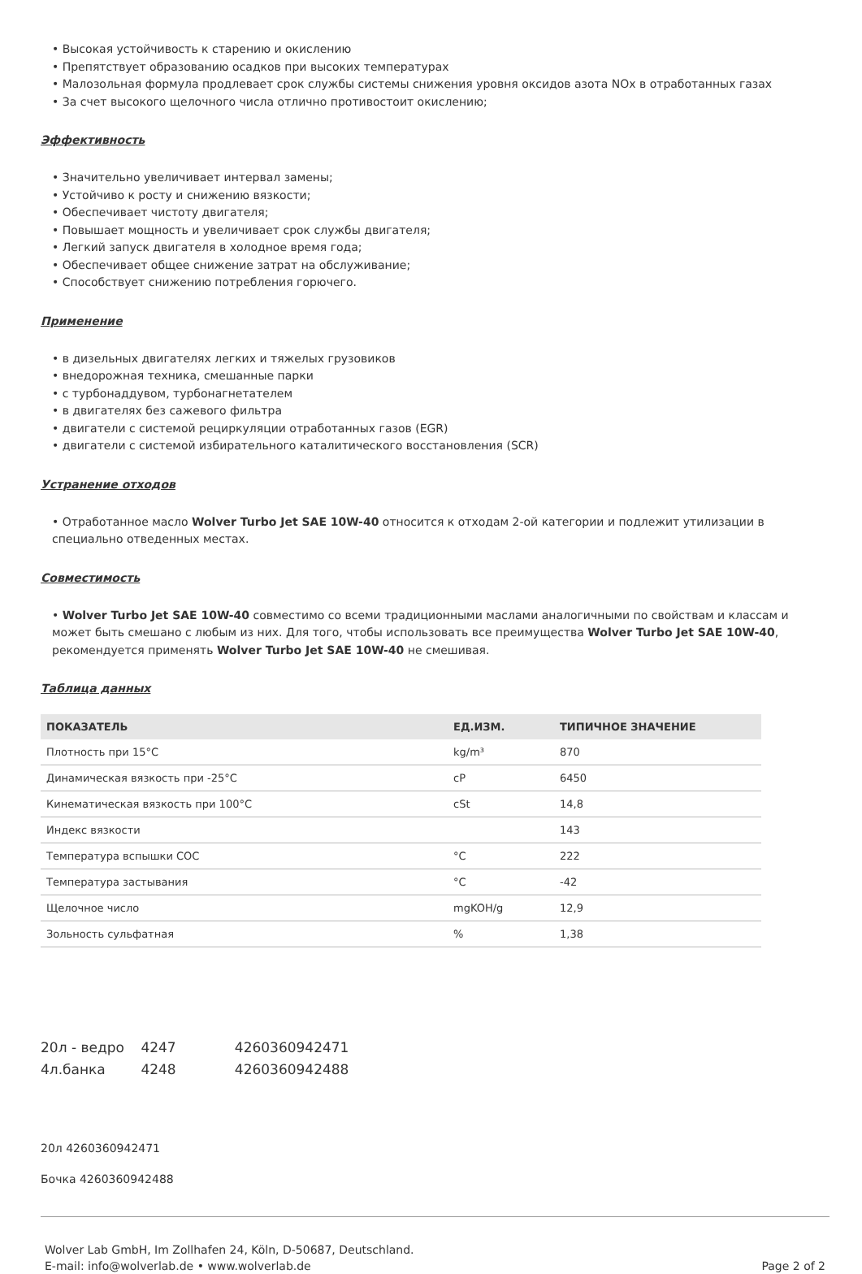• Высокая устойчивость к старению и окислению
• Препятствует образованию осадков при высоких температурах
• Малозольная формула продлевает срок службы системы снижения уровня оксидов азота NOx в отработанных газах
• За счет высокого щелочного числа отлично противостоит окислению;
Эффективность
• Значительно увеличивает интервал замены;
• Устойчиво к росту и снижению вязкости;
• Обеспечивает чистоту двигателя;
• Повышает мощность и увеличивает срок службы двигателя;
• Легкий запуск двигателя в холодное время года;
• Обеспечивает общее снижение затрат на обслуживание;
• Способствует снижению потребления горючего.
Применение
• в дизельных двигателях легких и тяжелых грузовиков
• внедорожная техника, смешанные парки
• с турбонаддувом, турбонагнетателем
• в двигателях без сажевого фильтра
• двигатели с системой рециркуляции отработанных газов (EGR)
• двигатели с системой избирательного каталитического восстановления (SCR)
Устранение отходов
• Отработанное масло Wolver Turbo Jet SAE 10W-40 относится к отходам 2-ой категории и подлежит утилизации в специально отведенных местах.
Совместимость
• Wolver Turbo Jet SAE 10W-40 совместимо со всеми традиционными маслами аналогичными по свойствам и классам и может быть смешано с любым из них. Для того, чтобы использовать все преимущества Wolver Turbo Jet SAE 10W-40, рекомендуется применять Wolver Turbo Jet SAE 10W-40 не смешивая.
Таблица данных
| ПОКАЗАТЕЛЬ | ЕД.ИЗМ. | ТИПИЧНОЕ ЗНАЧЕНИЕ |
| --- | --- | --- |
| Плотность при 15°C | kg/m³ | 870 |
| Динамическая вязкость при -25°C | cP | 6450 |
| Кинематическая вязкость при 100°C | cSt | 14,8 |
| Индекс вязкости | | 143 |
| Температура вспышки COC | °C | 222 |
| Температура застывания | °C | -42 |
| Щелочное число | mgKOH/g | 12,9 |
| Зольность сульфатная | % | 1,38 |
20л - ведро 4247 4260360942471
4л.банка 4248 4260360942488
20л 4260360942471
Бочка 4260360942488
Wolver Lab GmbH, Im Zollhafen 24, Köln, D-50687, Deutschland.
E-mail: info@wolverlab.de • www.wolverlab.de
Page 2 of 2